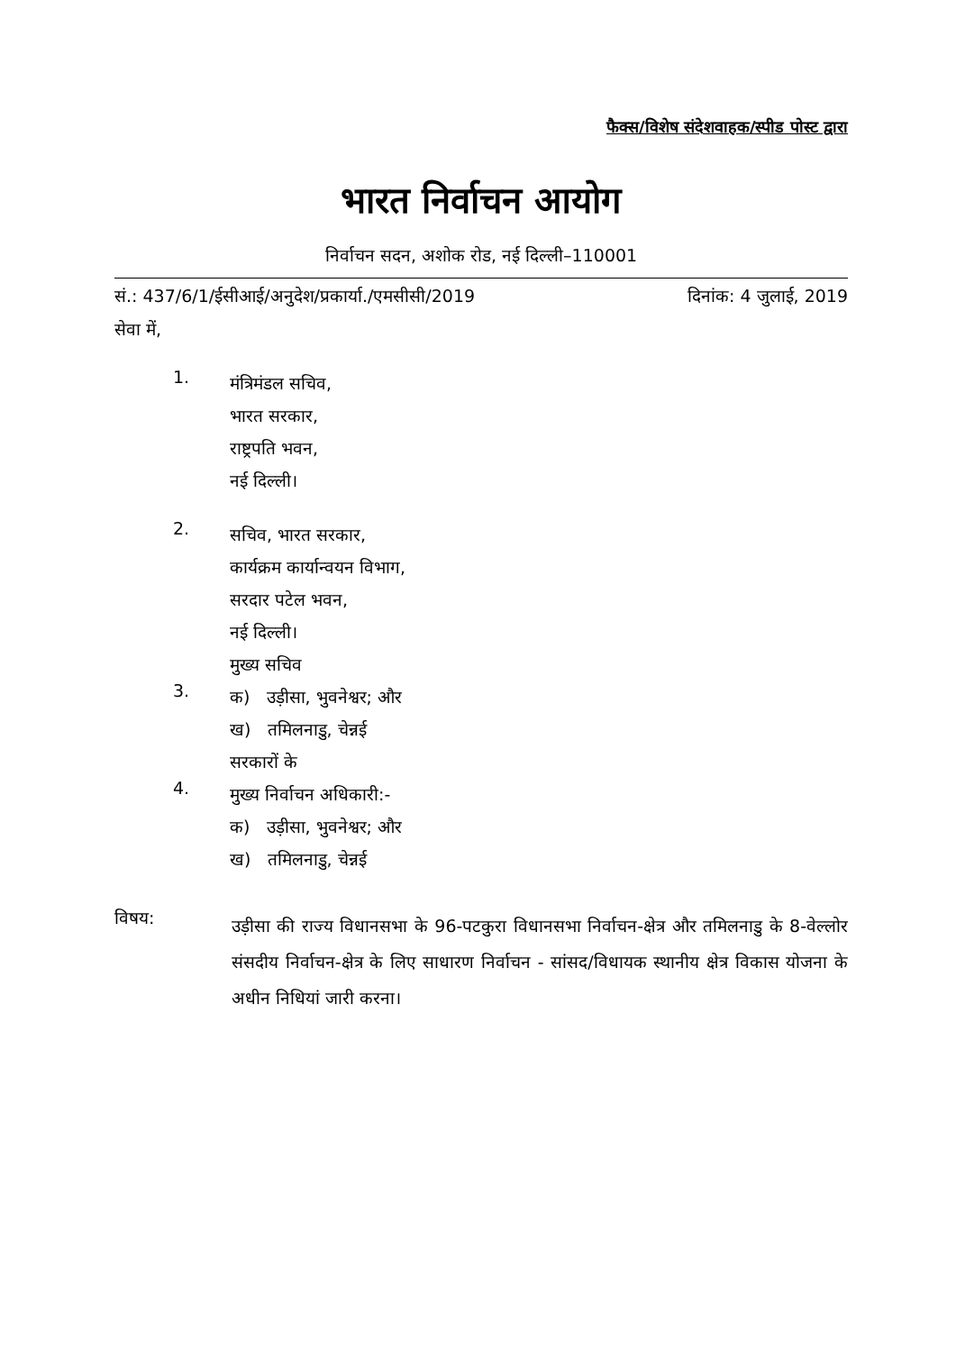फैक्स/विशेष संदेशवाहक/स्पीड पोस्ट द्वारा
भारत निर्वाचन आयोग
निर्वाचन सदन, अशोक रोड, नई दिल्ली–110001
सं.: 437/6/1/ईसीआई/अनुदेश/प्रकार्या./एमसीसी/2019 दिनांक: 4 जुलाई, 2019
सेवा में,
1.
मंत्रिमंडल सचिव,
भारत सरकार,
राष्ट्रपति भवन,
नई दिल्ली।
2.
सचिव, भारत सरकार,
कार्यक्रम कार्यान्वयन विभाग,
सरदार पटेल भवन,
नई दिल्ली।
मुख्य सचिव
3.
क) उड़ीसा, भुवनेश्वर; और
ख) तमिलनाडु, चेन्नई
सरकारों के
4.
मुख्य निर्वाचन अधिकारी:-
क) उड़ीसा, भुवनेश्वर; और
ख) तमिलनाडु, चेन्नई
विषय:
उड़ीसा की राज्य विधानसभा के 96-पटकुरा विधानसभा निर्वाचन-क्षेत्र और तमिलनाडु के 8-वेल्लोर संसदीय निर्वाचन-क्षेत्र के लिए साधारण निर्वाचन - सांसद/विधायक स्थानीय क्षेत्र विकास योजना के अधीन निधियां जारी करना।